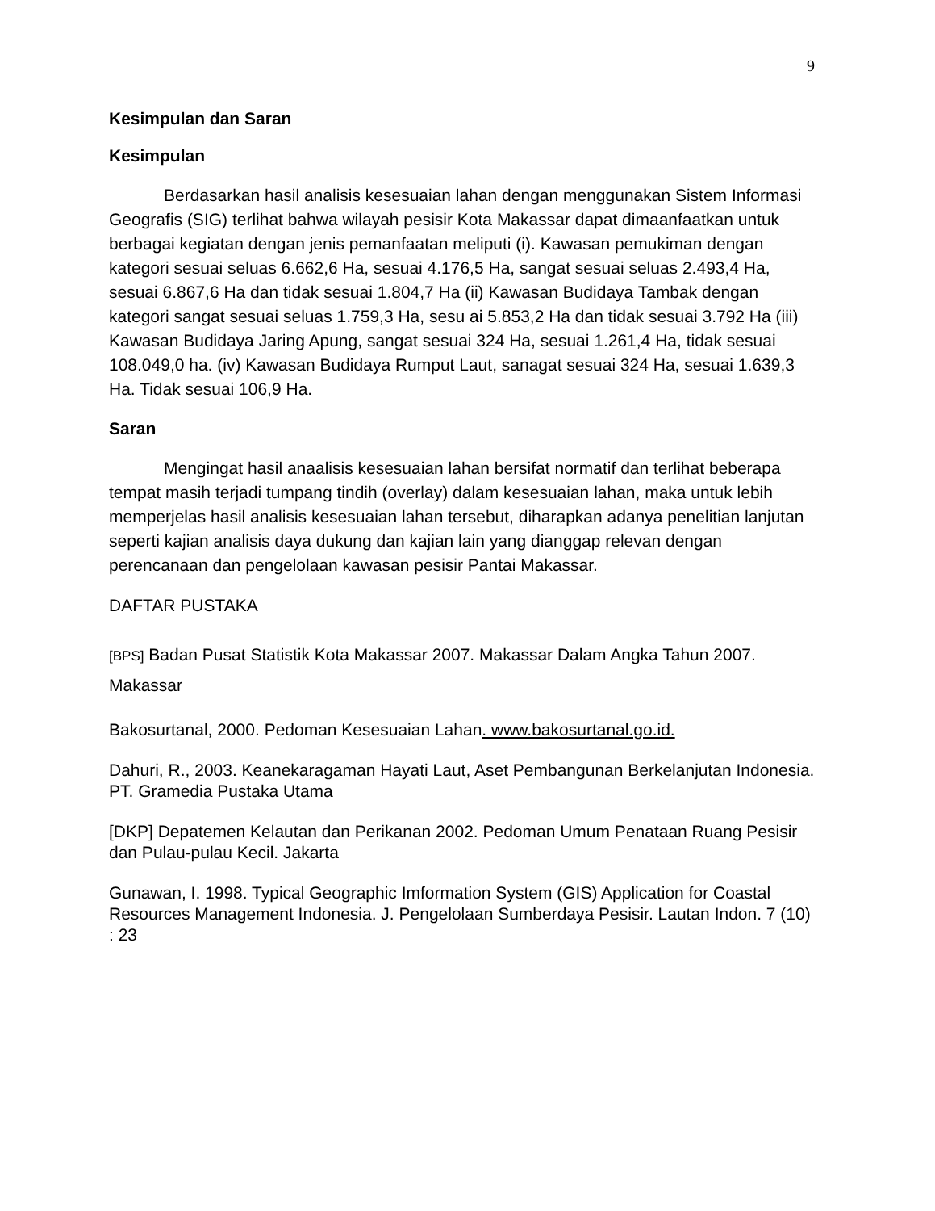9
Kesimpulan dan Saran
Kesimpulan
Berdasarkan hasil analisis kesesuaian lahan dengan menggunakan Sistem Informasi Geografis (SIG) terlihat bahwa wilayah pesisir Kota Makassar dapat dimaanfaatkan untuk berbagai kegiatan dengan jenis pemanfaatan meliputi (i). Kawasan pemukiman dengan kategori sesuai seluas 6.662,6 Ha, sesuai 4.176,5 Ha, sangat sesuai seluas 2.493,4 Ha, sesuai 6.867,6 Ha dan tidak sesuai 1.804,7 Ha (ii) Kawasan Budidaya Tambak dengan kategori sangat sesuai seluas 1.759,3 Ha, sesu ai 5.853,2 Ha dan tidak sesuai 3.792 Ha (iii) Kawasan Budidaya Jaring Apung, sangat sesuai 324 Ha, sesuai 1.261,4 Ha, tidak sesuai 108.049,0 ha. (iv) Kawasan Budidaya Rumput Laut, sanagat sesuai 324 Ha, sesuai 1.639,3 Ha. Tidak sesuai 106,9 Ha.
Saran
Mengingat hasil anaalisis kesesuaian lahan bersifat normatif dan terlihat beberapa tempat masih terjadi tumpang tindih (overlay) dalam kesesuaian lahan, maka untuk lebih memperjelas hasil analisis kesesuaian lahan tersebut, diharapkan adanya penelitian lanjutan seperti kajian analisis daya dukung dan kajian lain yang dianggap relevan dengan perencanaan dan pengelolaan kawasan pesisir Pantai Makassar.
DAFTAR PUSTAKA
[BPS] Badan Pusat Statistik Kota Makassar 2007. Makassar Dalam Angka Tahun 2007. Makassar
Bakosurtanal, 2000. Pedoman Kesesuaian Lahan. www.bakosurtanal.go.id.
Dahuri, R., 2003. Keanekaragaman Hayati Laut, Aset Pembangunan Berkelanjutan Indonesia. PT. Gramedia Pustaka Utama
[DKP] Depatemen Kelautan dan Perikanan 2002. Pedoman Umum Penataan Ruang Pesisir dan Pulau-pulau Kecil. Jakarta
Gunawan, I. 1998. Typical Geographic Imformation System (GIS) Application for Coastal Resources Management Indonesia. J. Pengelolaan Sumberdaya Pesisir. Lautan Indon. 7 (10) : 23